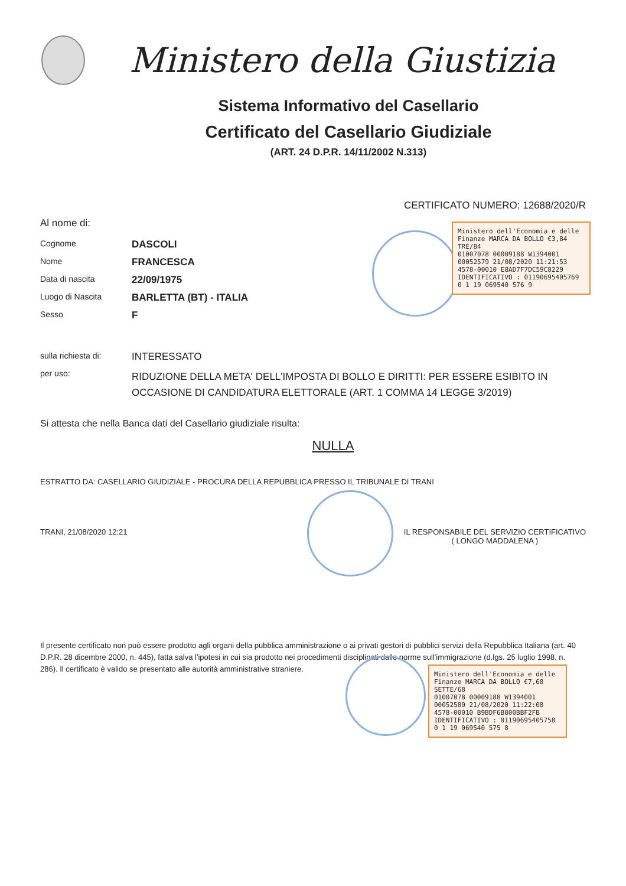Ministero della Giustizia
Sistema Informativo del Casellario
Certificato del Casellario Giudiziale
(ART. 24 D.P.R. 14/11/2002 N.313)
CERTIFICATO NUMERO: 12688/2020/R
Al nome di:
Cognome DASCOLI
Nome FRANCESCA
Data di nascita 22/09/1975
Luogo di Nascita BARLETTA (BT) - ITALIA
Sesso F
sulla richiesta di: INTERESSATO
per uso: RIDUZIONE DELLA META' DELL'IMPOSTA DI BOLLO E DIRITTI: PER ESSERE ESIBITO IN OCCASIONE DI CANDIDATURA ELETTORALE (ART. 1 COMMA 14 LEGGE 3/2019)
Si attesta che nella Banca dati del Casellario giudiziale risulta:
NULLA
ESTRATTO DA: CASELLARIO GIUDIZIALE - PROCURA DELLA REPUBBLICA PRESSO IL TRIBUNALE DI TRANI
TRANI, 21/08/2020 12:21 IL RESPONSABILE DEL SERVIZIO CERTIFICATIVO
( LONGO MADDALENA )
Il presente certificato non può essere prodotto agli organi della pubblica amministrazione o ai privati gestori di pubblici servizi della Repubblica Italiana (art. 40 D.P.R. 28 dicembre 2000, n. 445), fatta salva l'ipotesi in cui sia prodotto nei procedimenti disciplinati dalle norme sull'immigrazione (d.lgs. 25 luglio 1998, n. 286). Il certificato è valido se presentato alle autorità amministrative straniere.
Ministero dell'Economia e delle Finanze MARCA DA BOLLO €3,84 TRE/84
01007078 00009188 W1394001
00052579 21/08/2020 11:21:53
4578-00010 E8AD7F7DC59C8229
IDENTIFICATIVO : 01190695405769
0 1 19 069540 576 9
Ministero dell'Economia e delle Finanze MARCA DA BOLLO €7,68 SETTE/68
01007078 00009188 W1394001
00052580 21/08/2020 11:22:08
4578-00010 B9BDF6B800BBF2FB
IDENTIFICATIVO : 01190695405758
0 1 19 069540 575 8